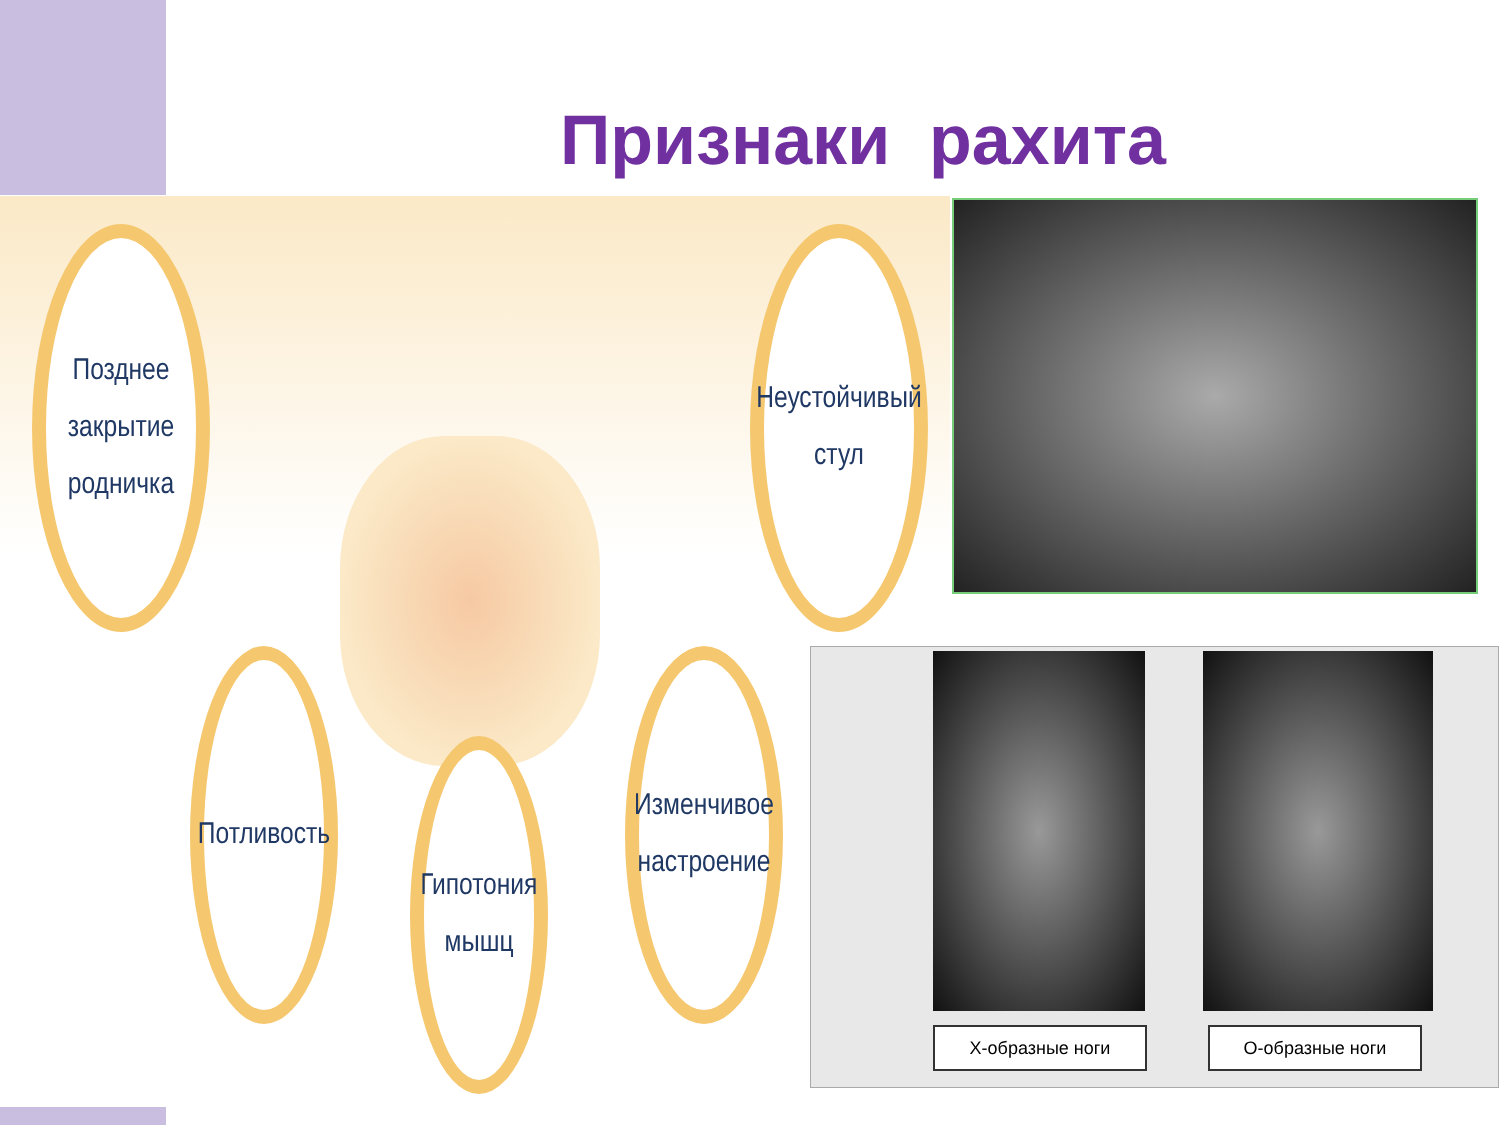Признаки рахита
Позднее
закрытие
родничка
Неустойчивый
стул
Потливость
Гипотония
мышц
Изменчивое
настроение
Х-образные ноги О-образные ноги